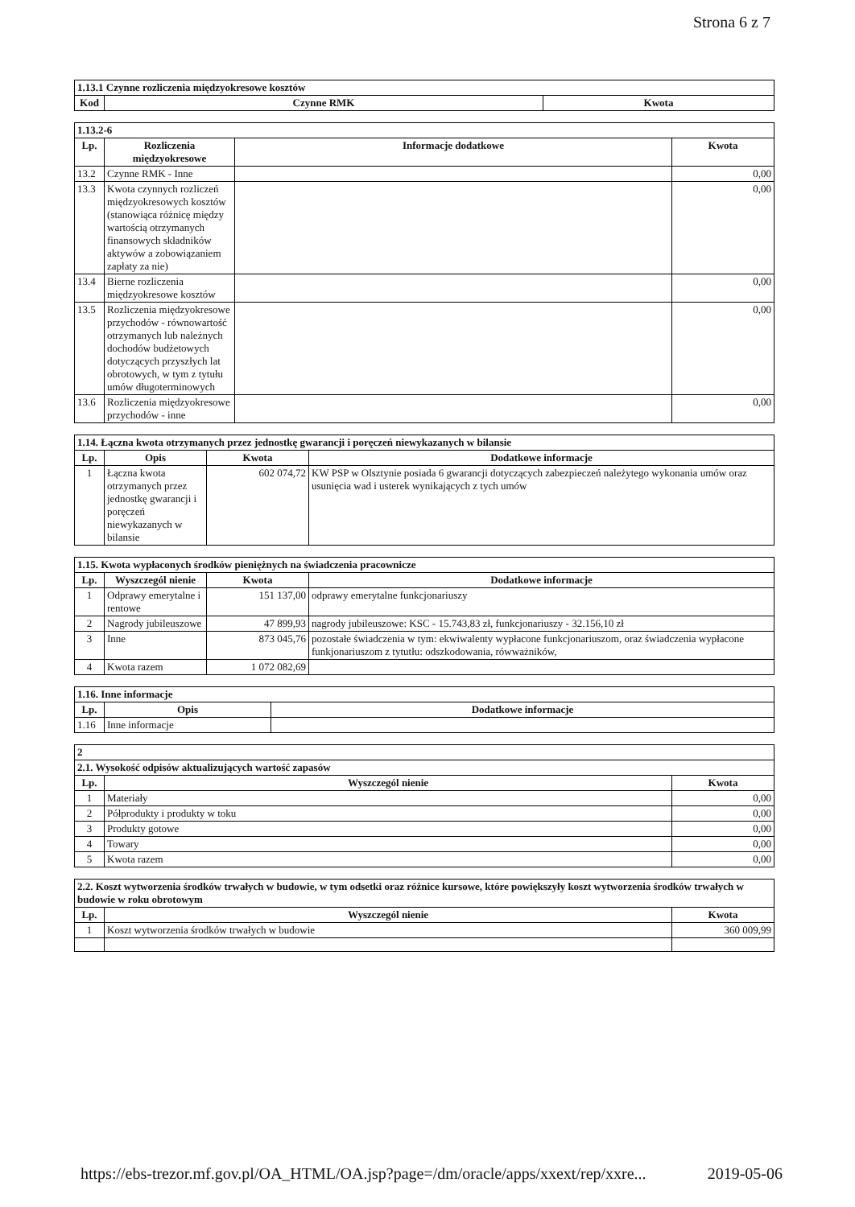Strona 6 z 7
| 1.13.1 Czynne rozliczenia międzyokresowe kosztów | | |
| Kod | Czynne RMK | Kwota |
| 1.13.2-6 | | | |
| Lp. | Rozliczenia międzyokresowe | Informacje dodatkowe | Kwota |
| 13.2 | Czynne RMK - Inne | | 0,00 |
| 13.3 | Kwota czynnych rozliczeń międzyokresowych kosztów (stanowiąca różnicę między wartością otrzymanych finansowych składników aktywów a zobowiązaniem zapłaty za nie) | | 0,00 |
| 13.4 | Bierne rozliczenia międzyokresowe kosztów | | 0,00 |
| 13.5 | Rozliczenia międzyokresowe przychodów - równowartość otrzymanych lub należnych dochodów budżetowych dotyczących przyszłych lat obrotowych, w tym z tytułu umów długoterminowych | | 0,00 |
| 13.6 | Rozliczenia międzyokresowe przychodów - inne | | 0,00 |
| 1.14. Łączna kwota otrzymanych przez jednostkę gwarancji i poręczeń niewykazanych w bilansie | | | |
| Lp. | Opis | Kwota | Dodatkowe informacje |
| 1 | Łączna kwota otrzymanych przez jednostkę gwarancji i poręczeń niewykazanych w bilansie | 602 074,72 | KW PSP w Olsztynie posiada 6 gwarancji dotyczących zabezpieczeń należytego wykonania umów oraz usunięcia wad i usterek wynikających z tych umów |
| 1.15. Kwota wypłaconych środków pieniężnych na świadczenia pracownicze | | | |
| Lp. | Wyszczegól nienie | Kwota | Dodatkowe informacje |
| 1 | Odprawy emerytalne i rentowe | 151 137,00 | odprawy emerytalne funkcjonariuszy |
| 2 | Nagrody jubileuszowe | 47 899,93 | nagrody jubileuszowe: KSC - 15.743,83 zł, funkcjonariuszy - 32.156,10 zł |
| 3 | Inne | 873 045,76 | pozostałe świadczenia w tym: ekwiwalenty wypłacone funkcjonariuszom, oraz świadczenia wypłacone funkjonariuszom z tytutłu: odszkodowania, rówważników, |
| 4 | Kwota razem | 1 072 082,69 | |
| 1.16. Inne informacje | | |
| Lp. | Opis | Dodatkowe informacje |
| 1.16 | Inne informacje | |
| 2 | | |
| 2.1. Wysokość odpisów aktualizujących wartość zapasów | | |
| Lp. | Wyszczegól nienie | Kwota |
| 1 | Materiały | 0,00 |
| 2 | Półprodukty i produkty w toku | 0,00 |
| 3 | Produkty gotowe | 0,00 |
| 4 | Towary | 0,00 |
| 5 | Kwota razem | 0,00 |
| 2.2. Koszt wytworzenia środków trwałych w budowie, w tym odsetki oraz różnice kursowe, które powiększyły koszt wytworzenia środków trwałych w budowie w roku obrotowym | | |
| Lp. | Wyszczegól nienie | Kwota |
| 1 | Koszt wytworzenia środków trwałych w budowie | 360 009,99 |
https://ebs-trezor.mf.gov.pl/OA_HTML/OA.jsp?page=/dm/oracle/apps/xxext/rep/xxre... 2019-05-06